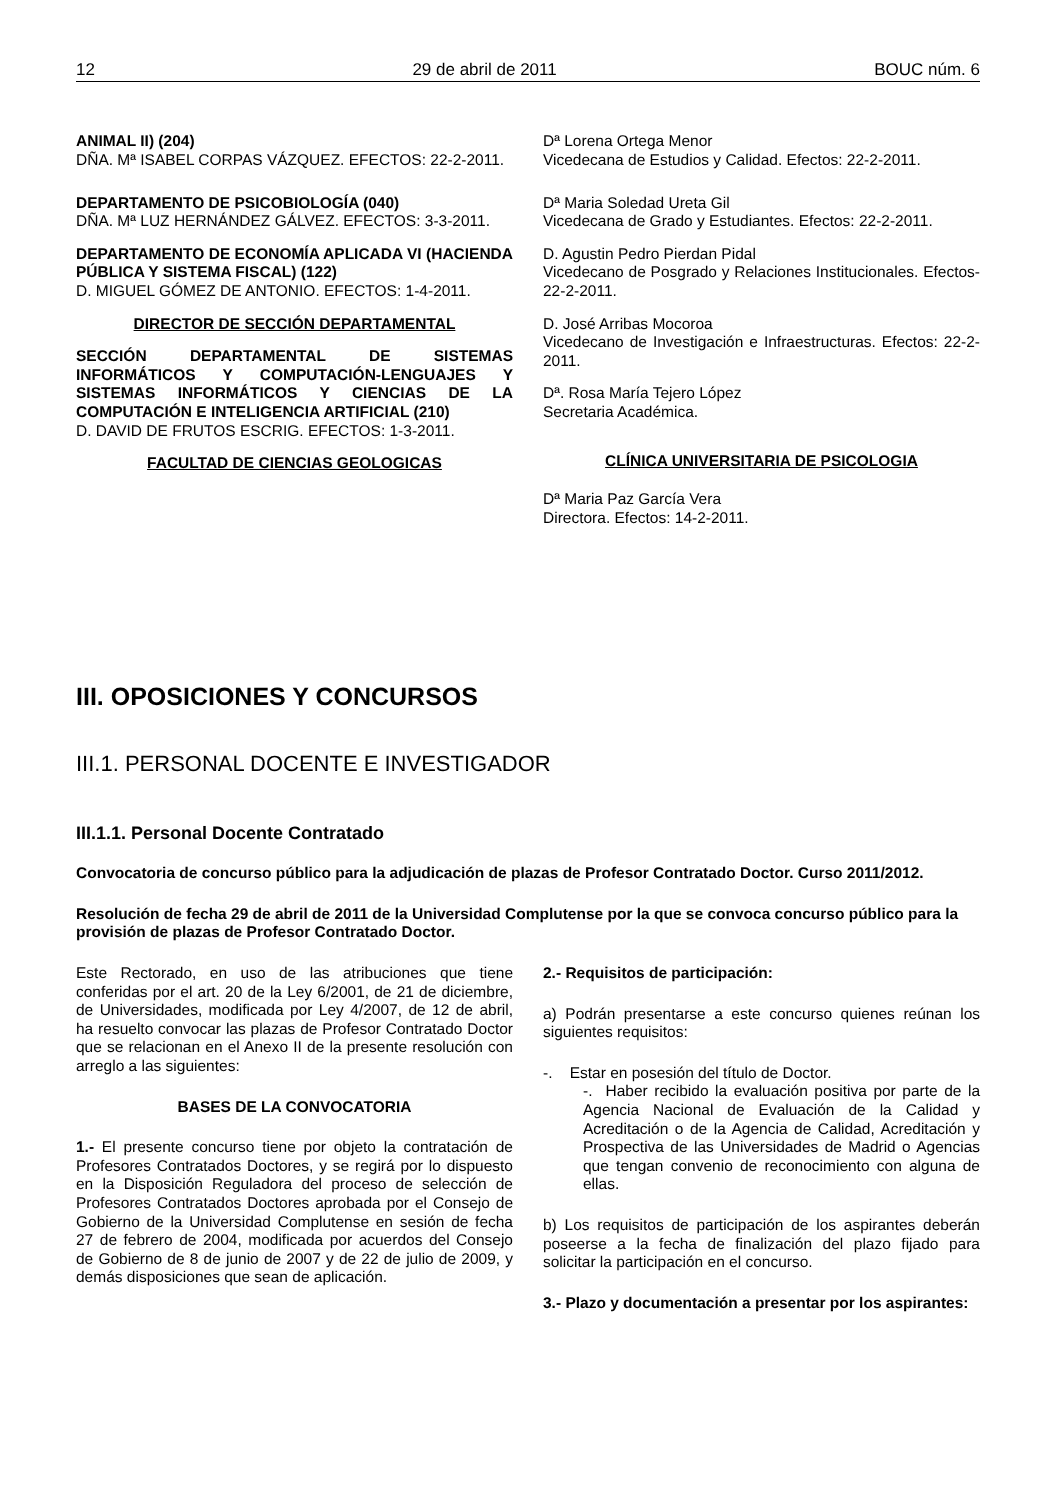12 29 de abril de 2011 BOUC núm. 6
ANIMAL II) (204)
DÑA. Mª ISABEL CORPAS VÁZQUEZ. EFECTOS: 22-2-2011.
DEPARTAMENTO DE PSICOBIOLOGÍA (040)
DÑA. Mª LUZ HERNÁNDEZ GÁLVEZ. EFECTOS: 3-3-2011.
DEPARTAMENTO DE ECONOMÍA APLICADA VI (HACIENDA PÚBLICA Y SISTEMA FISCAL) (122)
D. MIGUEL GÓMEZ DE ANTONIO. EFECTOS: 1-4-2011.
DIRECTOR DE SECCIÓN DEPARTAMENTAL
SECCIÓN DEPARTAMENTAL DE SISTEMAS INFORMÁTICOS Y COMPUTACIÓN-LENGUAJES Y SISTEMAS INFORMÁTICOS Y CIENCIAS DE LA COMPUTACIÓN E INTELIGENCIA ARTIFICIAL (210)
D. DAVID DE FRUTOS ESCRIG. EFECTOS: 1-3-2011.
FACULTAD DE CIENCIAS GEOLOGICAS
Dª Lorena Ortega Menor
Vicedecana de Estudios y Calidad. Efectos: 22-2-2011.
Dª Maria Soledad Ureta Gil
Vicedecana de Grado y Estudiantes. Efectos: 22-2-2011.
D. Agustin Pedro Pierdan Pidal
Vicedecano de Posgrado y Relaciones Institucionales. Efectos- 22-2-2011.
D. José Arribas Mocoroa
Vicedecano de Investigación e Infraestructuras. Efectos: 22-2-2011.
Dª. Rosa María Tejero López
Secretaria Académica.
CLÍNICA UNIVERSITARIA DE PSICOLOGIA
Dª Maria Paz García Vera
Directora. Efectos: 14-2-2011.
III. OPOSICIONES Y CONCURSOS
III.1. PERSONAL DOCENTE E INVESTIGADOR
III.1.1. Personal Docente Contratado
Convocatoria de concurso público para la adjudicación de plazas de Profesor Contratado Doctor. Curso 2011/2012.
Resolución de fecha 29 de abril de 2011 de la Universidad Complutense por la que se convoca concurso público para la provisión de plazas de Profesor Contratado Doctor.
Este Rectorado, en uso de las atribuciones que tiene conferidas por el art. 20 de la Ley 6/2001, de 21 de diciembre, de Universidades, modificada por Ley 4/2007, de 12 de abril, ha resuelto convocar las plazas de Profesor Contratado Doctor que se relacionan en el Anexo II de la presente resolución con arreglo a las siguientes:
BASES DE LA CONVOCATORIA
1.- El presente concurso tiene por objeto la contratación de Profesores Contratados Doctores, y se regirá por lo dispuesto en la Disposición Reguladora del proceso de selección de Profesores Contratados Doctores aprobada por el Consejo de Gobierno de la Universidad Complutense en sesión de fecha 27 de febrero de 2004, modificada por acuerdos del Consejo de Gobierno de 8 de junio de 2007 y de 22 de julio de 2009, y demás disposiciones que sean de aplicación.
2.- Requisitos de participación:
a) Podrán presentarse a este concurso quienes reúnan los siguientes requisitos:
-. Estar en posesión del título de Doctor.
-. Haber recibido la evaluación positiva por parte de la Agencia Nacional de Evaluación de la Calidad y Acreditación o de la Agencia de Calidad, Acreditación y Prospectiva de las Universidades de Madrid o Agencias que tengan convenio de reconocimiento con alguna de ellas.
b) Los requisitos de participación de los aspirantes deberán poseerse a la fecha de finalización del plazo fijado para solicitar la participación en el concurso.
3.- Plazo y documentación a presentar por los aspirantes: